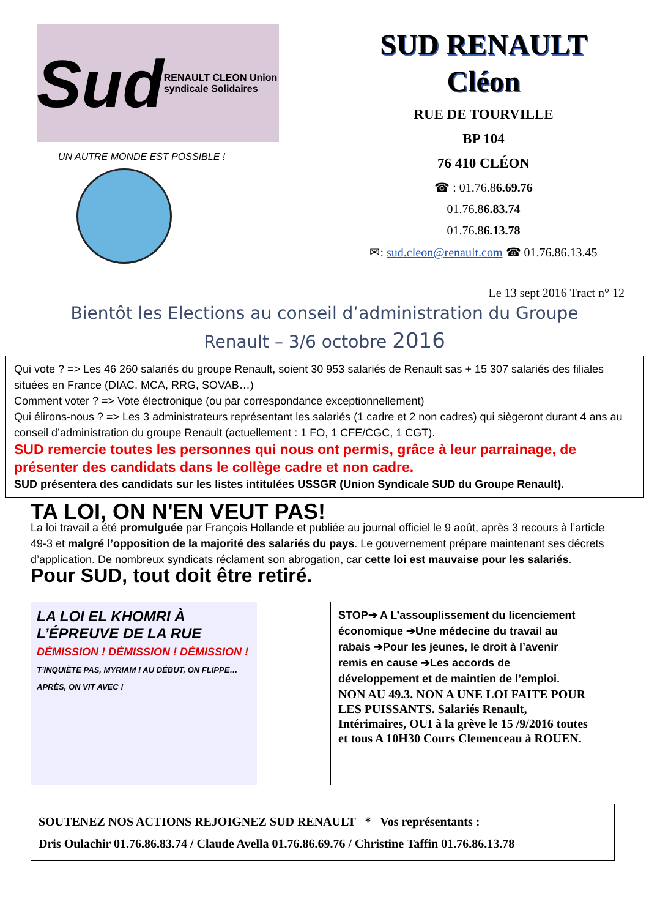Sud RENAULT CLEON Union syndicale Solidaires
UN AUTRE MONDE EST POSSIBLE !
SUD RENAULT
Cléon
RUE DE TOURVILLE
BP 104
76 410 CLÉON
☎ : 01.76.86.69.76
01.76.86.83.74
01.76.86.13.78
✉: sud.cleon@renault.com ☎ 01.76.86.13.45
Le 13 sept 2016 Tract n° 12
Bientôt les Elections au conseil d’administration du Groupe
Renault – 3/6 octobre 2016
Qui vote ? => Les 46 260 salariés du groupe Renault, soient 30 953 salariés de Renault sas + 15 307 salariés des filiales situées en France (DIAC, MCA, RRG, SOVAB…)
Comment voter ? => Vote électronique (ou par correspondance exceptionnellement)
Qui élirons-nous ? => Les 3 administrateurs représentant les salariés (1 cadre et 2 non cadres) qui siègeront durant 4 ans au conseil d’administration du groupe Renault (actuellement : 1 FO, 1 CFE/CGC, 1 CGT).
SUD remercie toutes les personnes qui nous ont permis, grâce à leur parrainage, de présenter des candidats dans le collège cadre et non cadre.
SUD présentera des candidats sur les listes intitulées USSGR (Union Syndicale SUD du Groupe Renault).
TA LOI, ON N'EN VEUT PAS!
La loi travail a été promulguée par François Hollande et publiée au journal officiel le 9 août, après 3 recours à l’article 49-3 et malgré l’opposition de la majorité des salariés du pays. Le gouvernement prépare maintenant ses décrets d’application. De nombreux syndicats réclament son abrogation, car cette loi est mauvaise pour les salariés. Pour SUD, tout doit être retiré.
LA LOI EL KHOMRI À L’ÉPREUVE DE LA RUE
DÉMISSION ! DÉMISSION ! DÉMISSION !
T’INQUIÈTE PAS, MYRIAM ! AU DÉBUT, ON FLIPPE… APRÈS, ON VIT AVEC !
STOP➔ A L’assouplissement du licenciement économique ➔Une médecine du travail au rabais ➔Pour les jeunes, le droit à l’avenir remis en cause ➔Les accords de développement et de maintien de l’emploi.
NON AU 49.3. NON A UNE LOI FAITE POUR LES PUISSANTS. Salariés Renault, Intérimaires, OUI à la grève le 15 /9/2016 toutes et tous A 10H30 Cours Clemenceau à ROUEN.
SOUTENEZ NOS ACTIONS REJOIGNEZ SUD RENAULT * Vos représentants :
Dris Oulachir 01.76.86.83.74 / Claude Avella 01.76.86.69.76 / Christine Taffin 01.76.86.13.78